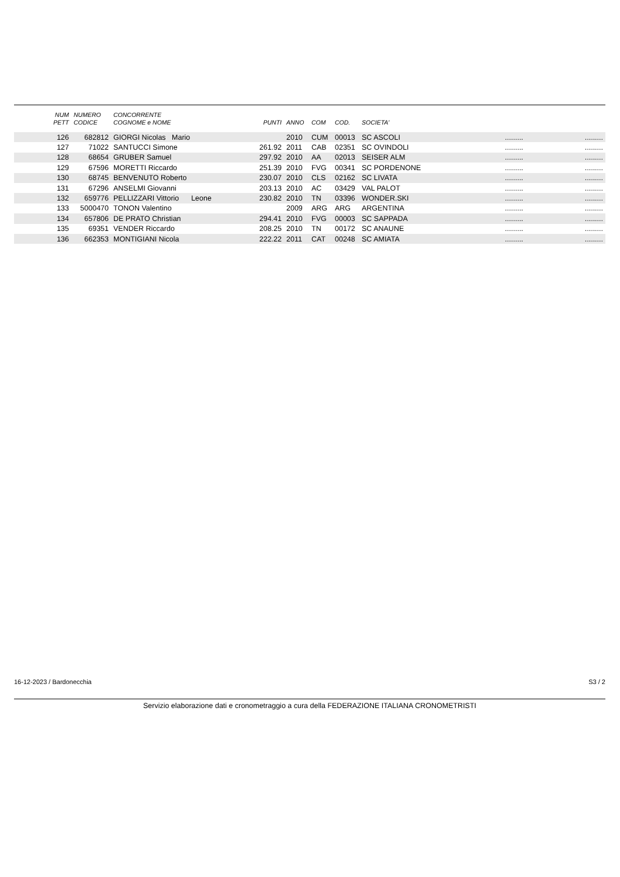| NUM PETT | NUMERO CODICE | CONCORRENTE COGNOME e NOME | PUNTI | ANNO | COM | COD. | SOCIETA' | | |
| --- | --- | --- | --- | --- | --- | --- | --- | --- | --- |
| 126 | 682812 | GIORGI Nicolas Mario | | 2010 | CUM | 00013 | SC ASCOLI | ......... | ......... |
| 127 | 71022 | SANTUCCI Simone | 261.92 | 2011 | CAB | 02351 | SC OVINDOLI | ......... | ......... |
| 128 | 68654 | GRUBER Samuel | 297.92 | 2010 | AA | 02013 | SEISER ALM | ......... | ......... |
| 129 | 67596 | MORETTI Riccardo | 251.39 | 2010 | FVG | 00341 | SC PORDENONE | ......... | ......... |
| 130 | 68745 | BENVENUTO Roberto | 230.07 | 2010 | CLS | 02162 | SC LIVATA | ......... | ......... |
| 131 | 67296 | ANSELMI Giovanni | 203.13 | 2010 | AC | 03429 | VAL PALOT | ......... | ......... |
| 132 | 659776 | PELLIZZARI Vittorio Leone | 230.82 | 2010 | TN | 03396 | WONDER.SKI | ......... | ......... |
| 133 | 5000470 | TONON Valentino | | 2009 | ARG | ARG | ARGENTINA | ......... | ......... |
| 134 | 657806 | DE PRATO Christian | 294.41 | 2010 | FVG | 00003 | SC SAPPADA | ......... | ......... |
| 135 | 69351 | VENDER Riccardo | 208.25 | 2010 | TN | 00172 | SC ANAUNE | ......... | ......... |
| 136 | 662353 | MONTIGIANI Nicola | 222.22 | 2011 | CAT | 00248 | SC AMIATA | ......... | ......... |
16-12-2023 / Bardonecchia S3 / 2
Servizio elaborazione dati e cronometraggio a cura della FEDERAZIONE ITALIANA CRONOMETRISTI